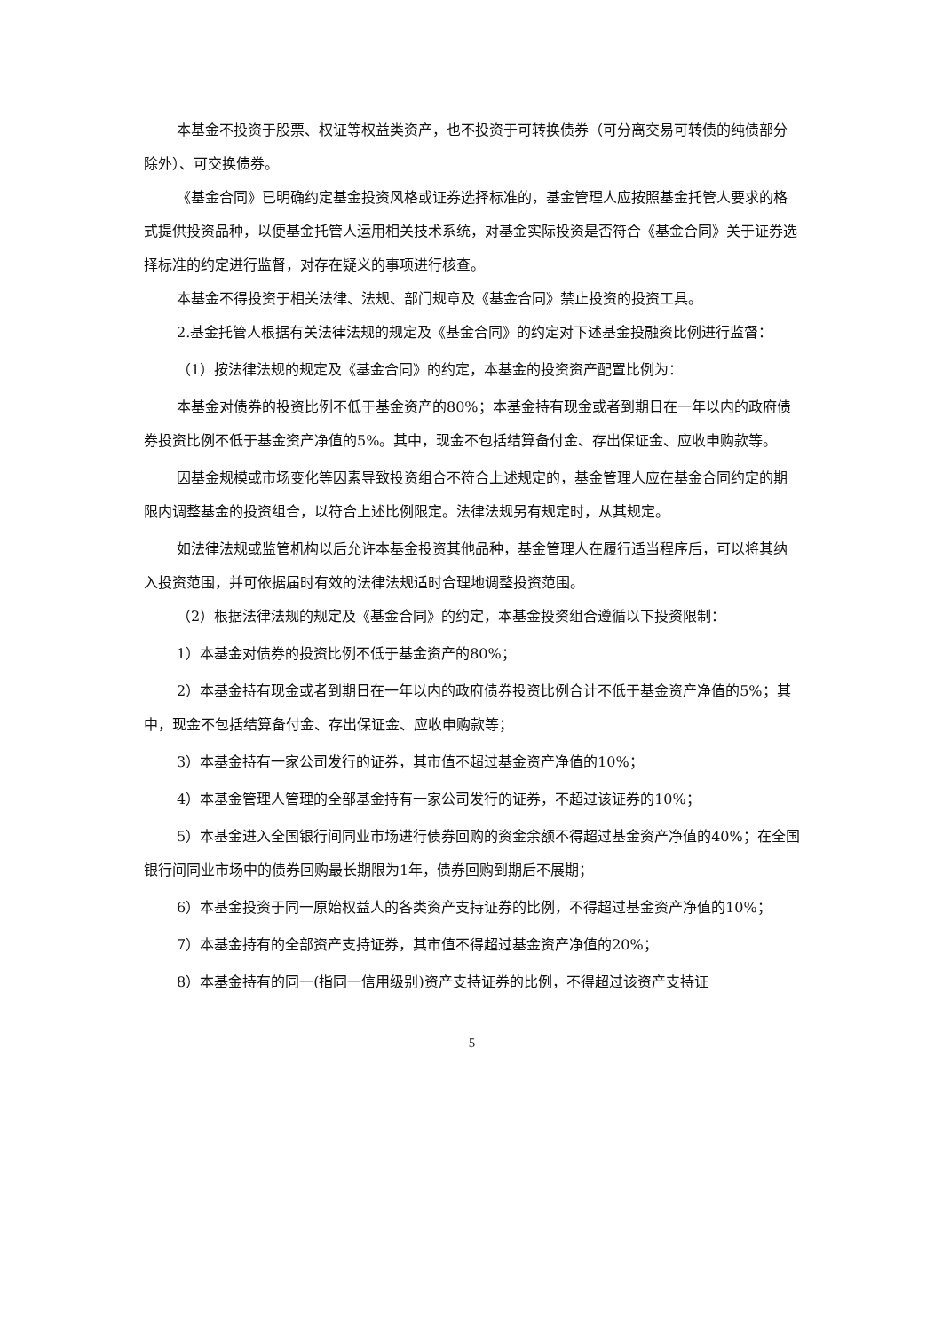本基金不投资于股票、权证等权益类资产，也不投资于可转换债券（可分离交易可转债的纯债部分除外）、可交换债券。
《基金合同》已明确约定基金投资风格或证券选择标准的，基金管理人应按照基金托管人要求的格式提供投资品种，以便基金托管人运用相关技术系统，对基金实际投资是否符合《基金合同》关于证券选择标准的约定进行监督，对存在疑义的事项进行核查。
本基金不得投资于相关法律、法规、部门规章及《基金合同》禁止投资的投资工具。
2.基金托管人根据有关法律法规的规定及《基金合同》的约定对下述基金投融资比例进行监督：
（1）按法律法规的规定及《基金合同》的约定，本基金的投资资产配置比例为：
本基金对债券的投资比例不低于基金资产的80%；本基金持有现金或者到期日在一年以内的政府债券投资比例不低于基金资产净值的5%。其中，现金不包括结算备付金、存出保证金、应收申购款等。
因基金规模或市场变化等因素导致投资组合不符合上述规定的，基金管理人应在基金合同约定的期限内调整基金的投资组合，以符合上述比例限定。法律法规另有规定时，从其规定。
如法律法规或监管机构以后允许本基金投资其他品种，基金管理人在履行适当程序后，可以将其纳入投资范围，并可依据届时有效的法律法规适时合理地调整投资范围。
（2）根据法律法规的规定及《基金合同》的约定，本基金投资组合遵循以下投资限制：
1）本基金对债券的投资比例不低于基金资产的80%；
2）本基金持有现金或者到期日在一年以内的政府债券投资比例合计不低于基金资产净值的5%；其中，现金不包括结算备付金、存出保证金、应收申购款等；
3）本基金持有一家公司发行的证券，其市值不超过基金资产净值的10%；
4）本基金管理人管理的全部基金持有一家公司发行的证券，不超过该证券的10%；
5）本基金进入全国银行间同业市场进行债券回购的资金余额不得超过基金资产净值的40%；在全国银行间同业市场中的债券回购最长期限为1年，债券回购到期后不展期；
6）本基金投资于同一原始权益人的各类资产支持证券的比例，不得超过基金资产净值的10%；
7）本基金持有的全部资产支持证券，其市值不得超过基金资产净值的20%；
8）本基金持有的同一(指同一信用级别)资产支持证券的比例，不得超过该资产支持证
5